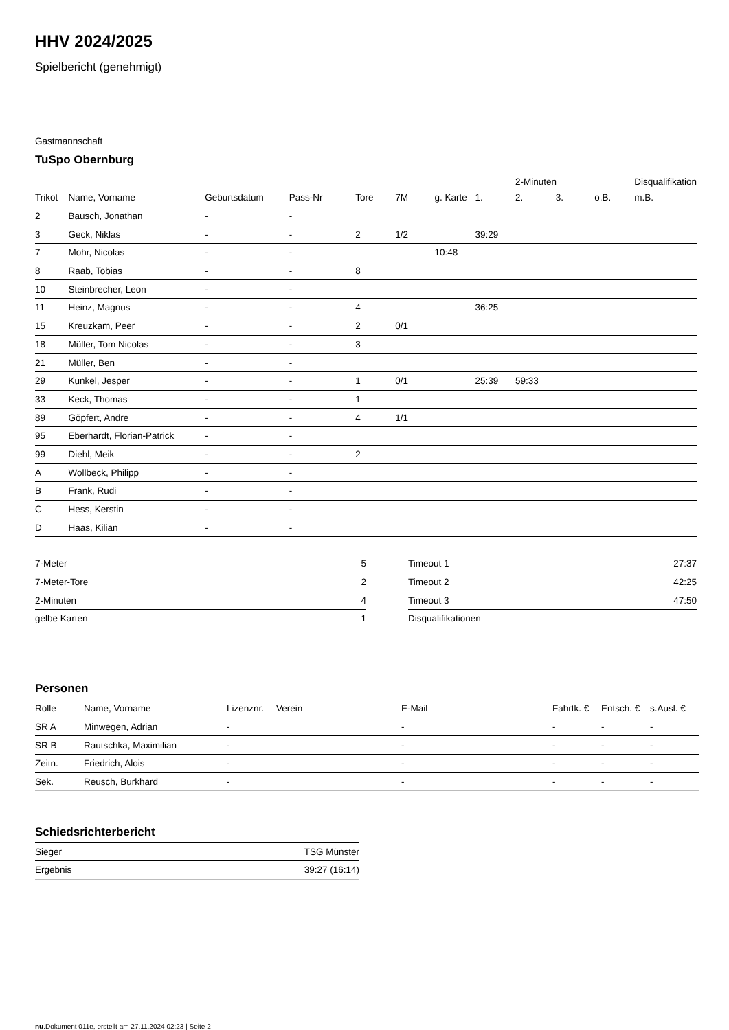HHV 2024/2025
Spielbericht (genehmigt)
Gastmannschaft
TuSpo Obernburg
| | | | | | | | | 2-Minuten | | | Disqualifikation |
| --- | --- | --- | --- | --- | --- | --- | --- | --- | --- | --- | --- |
| Trikot | Name, Vorname | Geburtsdatum | Pass-Nr | Tore | 7M | g. Karte | 1. | 2. | 3. | o.B. | m.B. |
| 2 | Bausch, Jonathan | - | - | | | | | | | | |
| 3 | Geck, Niklas | - | - | 2 | 1/2 | | 39:29 | | | | |
| 7 | Mohr, Nicolas | - | - | | | 10:48 | | | | | |
| 8 | Raab, Tobias | - | - | 8 | | | | | | | |
| 10 | Steinbrecher, Leon | - | - | | | | | | | | |
| 11 | Heinz, Magnus | - | - | 4 | | | 36:25 | | | | |
| 15 | Kreuzkam, Peer | - | - | 2 | 0/1 | | | | | | |
| 18 | Müller, Tom Nicolas | - | - | 3 | | | | | | | |
| 21 | Müller, Ben | - | - | | | | | | | | |
| 29 | Kunkel, Jesper | - | - | 1 | 0/1 | | 25:39 | 59:33 | | | |
| 33 | Keck, Thomas | - | - | 1 | | | | | | | |
| 89 | Göpfert, Andre | - | - | 4 | 1/1 | | | | | | |
| 95 | Eberhardt, Florian-Patrick | - | - | | | | | | | | |
| 99 | Diehl, Meik | - | - | 2 | | | | | | | |
| A | Wollbeck, Philipp | - | - | | | | | | | | |
| B | Frank, Rudi | - | - | | | | | | | | |
| C | Hess, Kerstin | - | - | | | | | | | | |
| D | Haas, Kilian | - | - | | | | | | | | |
| 7-Meter | 5 |
| 7-Meter-Tore | 2 |
| 2-Minuten | 4 |
| gelbe Karten | 1 |
| Timeout 1 | 27:37 |
| Timeout 2 | 42:25 |
| Timeout 3 | 47:50 |
| Disqualifikationen | |
Personen
| Rolle | Name, Vorname | Lizenznr. | Verein | E-Mail | Fahrtk. € | Entsch. € | s.Ausl. € |
| --- | --- | --- | --- | --- | --- | --- | --- |
| SR A | Minwegen, Adrian | - | | - | - | - | - |
| SR B | Rautschka, Maximilian | - | | - | - | - | - |
| Zeitn. | Friedrich, Alois | - | | - | - | - | - |
| Sek. | Reusch, Burkhard | - | | - | - | - | - |
Schiedsrichterbericht
| Sieger | TSG Münster |
| Ergebnis | 39:27 (16:14) |
nu.Dokument 011e, erstellt am 27.11.2024 02:23 | Seite 2